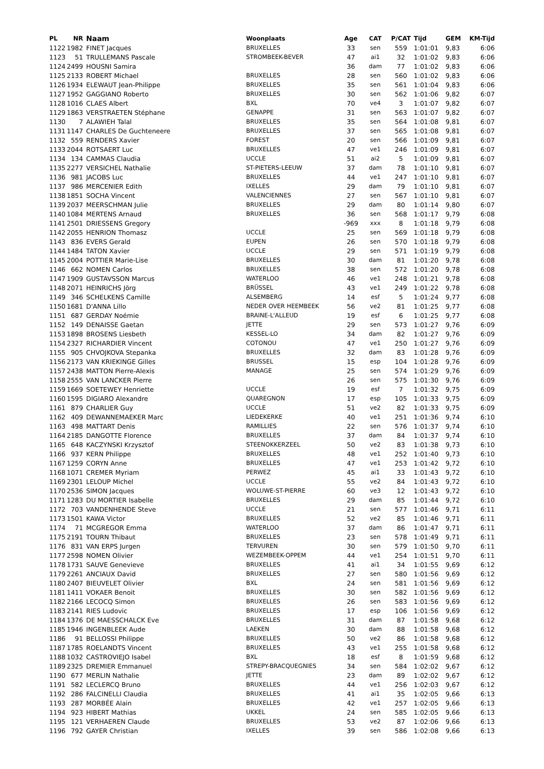| PL | NR | Naam | Woonplaats | Age | CAT | P/CAT | Tijd | GEM | KM-Tijd |
| --- | --- | --- | --- | --- | --- | --- | --- | --- | --- |
| 1122 | 1982 | FINET Jacques | BRUXELLES | 33 | sen | 559 | 1:01:01 | 9,83 | 6:06 |
| 1123 | 51 | TRULLEMANS Pascale | STROMBEEK-BEVER | 47 | ai1 | 32 | 1:01:02 | 9,83 | 6:06 |
| 1124 | 2499 | HOUSNI Samira | | 36 | dam | 77 | 1:01:02 | 9,83 | 6:06 |
| 1125 | 2133 | ROBERT Michael | BRUXELLES | 28 | sen | 560 | 1:01:02 | 9,83 | 6:06 |
| 1126 | 1934 | ELEWAUT Jean-Philippe | BRUXELLES | 35 | sen | 561 | 1:01:04 | 9,83 | 6:06 |
| 1127 | 1952 | GAGGIANO Roberto | BRUXELLES | 30 | sen | 562 | 1:01:06 | 9,82 | 6:07 |
| 1128 | 1016 | CLAES Albert | BXL | 70 | ve4 | 3 | 1:01:07 | 9,82 | 6:07 |
| 1129 | 1863 | VERSTRAETEN Stéphane | GENAPPE | 31 | sen | 563 | 1:01:07 | 9,82 | 6:07 |
| 1130 | 7 | ALAWIEH Talal | BRUXELLES | 35 | sen | 564 | 1:01:08 | 9,81 | 6:07 |
| 1131 | 1147 | CHARLES De Guchteneere | BRUXELLES | 37 | sen | 565 | 1:01:08 | 9,81 | 6:07 |
| 1132 | 559 | RENDERS Xavier | FOREST | 20 | sen | 566 | 1:01:09 | 9,81 | 6:07 |
| 1133 | 2044 | ROTSAERT Luc | BRUXELLES | 47 | ve1 | 246 | 1:01:09 | 9,81 | 6:07 |
| 1134 | 134 | CAMMAS Claudia | UCCLE | 51 | ai2 | 5 | 1:01:09 | 9,81 | 6:07 |
| 1135 | 2277 | VERSICHEL Nathalie | ST-PIETERS-LEEUW | 37 | dam | 78 | 1:01:10 | 9,81 | 6:07 |
| 1136 | 981 | JACOBS Luc | BRUXELLES | 44 | ve1 | 247 | 1:01:10 | 9,81 | 6:07 |
| 1137 | 986 | MERCENIER Edith | IXELLES | 29 | dam | 79 | 1:01:10 | 9,81 | 6:07 |
| 1138 | 1851 | SOCHA Vincent | VALENCIENNES | 27 | sen | 567 | 1:01:10 | 9,81 | 6:07 |
| 1139 | 2037 | MEERSCHMAN Julie | BRUXELLES | 29 | dam | 80 | 1:01:14 | 9,80 | 6:07 |
| 1140 | 1084 | MERTENS Arnaud | BRUXELLES | 36 | sen | 568 | 1:01:17 | 9,79 | 6:08 |
| 1141 | 2501 | DRIESSENS Gregory | | -969 | xxx | 8 | 1:01:18 | 9,79 | 6:08 |
| 1142 | 2055 | HENRION Thomasz | UCCLE | 25 | sen | 569 | 1:01:18 | 9,79 | 6:08 |
| 1143 | 836 | EVERS Gerald | EUPEN | 26 | sen | 570 | 1:01:18 | 9,79 | 6:08 |
| 1144 | 1484 | TATON Xavier | UCCLE | 29 | sen | 571 | 1:01:19 | 9,79 | 6:08 |
| 1145 | 2004 | POTTIER Marie-Lise | BRUXELLES | 30 | dam | 81 | 1:01:20 | 9,78 | 6:08 |
| 1146 | 662 | NOMEN Carlos | BRUXELLES | 38 | sen | 572 | 1:01:20 | 9,78 | 6:08 |
| 1147 | 1909 | GUSTAVSSON Marcus | WATERLOO | 46 | ve1 | 248 | 1:01:21 | 9,78 | 6:08 |
| 1148 | 2071 | HEINRICHS Jörg | BRÜSSEL | 43 | ve1 | 249 | 1:01:22 | 9,78 | 6:08 |
| 1149 | 346 | SCHELKENS Camille | ALSEMBERG | 14 | esf | 5 | 1:01:24 | 9,77 | 6:08 |
| 1150 | 1681 | D'ANNA Lillo | NEDER OVER HEEMBEEK | 56 | ve2 | 81 | 1:01:25 | 9,77 | 6:08 |
| 1151 | 687 | GERDAY Noémie | BRAINE-L'ALLEUD | 19 | esf | 6 | 1:01:25 | 9,77 | 6:08 |
| 1152 | 149 | DENAISSE Gaetan | JETTE | 29 | sen | 573 | 1:01:27 | 9,76 | 6:09 |
| 1153 | 1898 | BROSENS Liesbeth | KESSEL-LO | 34 | dam | 82 | 1:01:27 | 9,76 | 6:09 |
| 1154 | 2327 | RICHARDIER Vincent | COTONOU | 47 | ve1 | 250 | 1:01:27 | 9,76 | 6:09 |
| 1155 | 905 | CHVOJKOVA Stepanka | BRUXELLES | 32 | dam | 83 | 1:01:28 | 9,76 | 6:09 |
| 1156 | 2173 | VAN KRIEKINGE Gilles | BRUSSEL | 15 | esp | 104 | 1:01:28 | 9,76 | 6:09 |
| 1157 | 2438 | MATTON Pierre-Alexis | MANAGE | 25 | sen | 574 | 1:01:29 | 9,76 | 6:09 |
| 1158 | 2555 | VAN LANCKER Pierre | | 26 | sen | 575 | 1:01:30 | 9,76 | 6:09 |
| 1159 | 1669 | SOETEWEY Henriette | UCCLE | 19 | esf | 7 | 1:01:32 | 9,75 | 6:09 |
| 1160 | 1595 | DIGIARO Alexandre | QUAREGNON | 17 | esp | 105 | 1:01:33 | 9,75 | 6:09 |
| 1161 | 879 | CHARLIER Guy | UCCLE | 51 | ve2 | 82 | 1:01:33 | 9,75 | 6:09 |
| 1162 | 409 | DEWANNEMAEKER Marc | LIEDEKERKE | 40 | ve1 | 251 | 1:01:36 | 9,74 | 6:10 |
| 1163 | 498 | MATTART Denis | RAMILLIES | 22 | sen | 576 | 1:01:37 | 9,74 | 6:10 |
| 1164 | 2185 | DANGOTTE Florence | BRUXELLES | 37 | dam | 84 | 1:01:37 | 9,74 | 6:10 |
| 1165 | 648 | KACZYNSKI Krzysztof | STEENOKKERZEEL | 50 | ve2 | 83 | 1:01:38 | 9,73 | 6:10 |
| 1166 | 937 | KERN Philippe | BRUXELLES | 48 | ve1 | 252 | 1:01:40 | 9,73 | 6:10 |
| 1167 | 1259 | CORYN Anne | BRUXELLES | 47 | ve1 | 253 | 1:01:42 | 9,72 | 6:10 |
| 1168 | 1071 | CREMER Myriam | PERWEZ | 45 | ai1 | 33 | 1:01:43 | 9,72 | 6:10 |
| 1169 | 2301 | LELOUP Michel | UCCLE | 55 | ve2 | 84 | 1:01:43 | 9,72 | 6:10 |
| 1170 | 2536 | SIMON Jacques | WOLUWE-ST-PIERRE | 60 | ve3 | 12 | 1:01:43 | 9,72 | 6:10 |
| 1171 | 1283 | DU MORTIER Isabelle | BRUXELLES | 29 | dam | 85 | 1:01:44 | 9,72 | 6:10 |
| 1172 | 703 | VANDENHENDE Steve | UCCLE | 21 | sen | 577 | 1:01:46 | 9,71 | 6:11 |
| 1173 | 1501 | KAWA Victor | BRUXELLES | 52 | ve2 | 85 | 1:01:46 | 9,71 | 6:11 |
| 1174 | 71 | MCGREGOR Emma | WATERLOO | 37 | dam | 86 | 1:01:47 | 9,71 | 6:11 |
| 1175 | 2191 | TOURN Thibaut | BRUXELLES | 23 | sen | 578 | 1:01:49 | 9,71 | 6:11 |
| 1176 | 831 | VAN ERPS Jurgen | TERVUREN | 30 | sen | 579 | 1:01:50 | 9,70 | 6:11 |
| 1177 | 2598 | NOMEN Olivier | WEZEMBEEK-OPPEM | 44 | ve1 | 254 | 1:01:51 | 9,70 | 6:11 |
| 1178 | 1731 | SAUVE Genevieve | BRUXELLES | 41 | ai1 | 34 | 1:01:55 | 9,69 | 6:12 |
| 1179 | 2261 | ANCIAUX David | BRUXELLES | 27 | sen | 580 | 1:01:56 | 9,69 | 6:12 |
| 1180 | 2407 | BIEUVELET Olivier | BXL | 24 | sen | 581 | 1:01:56 | 9,69 | 6:12 |
| 1181 | 1411 | VOKAER Benoit | BRUXELLES | 30 | sen | 582 | 1:01:56 | 9,69 | 6:12 |
| 1182 | 2166 | LECOCQ Simon | BRUXELLES | 26 | sen | 583 | 1:01:56 | 9,69 | 6:12 |
| 1183 | 2141 | RIES Ludovic | BRUXELLES | 17 | esp | 106 | 1:01:56 | 9,69 | 6:12 |
| 1184 | 1376 | DE MAESSCHALCK Eve | BRUXELLES | 31 | dam | 87 | 1:01:58 | 9,68 | 6:12 |
| 1185 | 1946 | INGENBLEEK Aude | LAEKEN | 30 | dam | 88 | 1:01:58 | 9,68 | 6:12 |
| 1186 | 91 | BELLOSSI Philippe | BRUXELLES | 50 | ve2 | 86 | 1:01:58 | 9,68 | 6:12 |
| 1187 | 1785 | ROELANDTS Vincent | BRUXELLES | 43 | ve1 | 255 | 1:01:58 | 9,68 | 6:12 |
| 1188 | 1032 | CASTROVIEJO Isabel | BXL | 18 | esf | 8 | 1:01:59 | 9,68 | 6:12 |
| 1189 | 2325 | DREMIER Emmanuel | STREPY-BRACQUEGNIES | 34 | sen | 584 | 1:02:02 | 9,67 | 6:12 |
| 1190 | 677 | MERLIN Nathalie | JETTE | 23 | dam | 89 | 1:02:02 | 9,67 | 6:12 |
| 1191 | 582 | LECLERCQ Bruno | BRUXELLES | 44 | ve1 | 256 | 1:02:03 | 9,67 | 6:12 |
| 1192 | 286 | FALCINELLI Claudia | BRUXELLES | 41 | ai1 | 35 | 1:02:05 | 9,66 | 6:13 |
| 1193 | 287 | MORBÉE Alain | BRUXELLES | 42 | ve1 | 257 | 1:02:05 | 9,66 | 6:13 |
| 1194 | 923 | HIBERT Mathias | UKKEL | 24 | sen | 585 | 1:02:05 | 9,66 | 6:13 |
| 1195 | 121 | VERHAEREN Claude | BRUXELLES | 53 | ve2 | 87 | 1:02:06 | 9,66 | 6:13 |
| 1196 | 792 | GAYER Christian | IXELLES | 39 | sen | 586 | 1:02:08 | 9,66 | 6:13 |